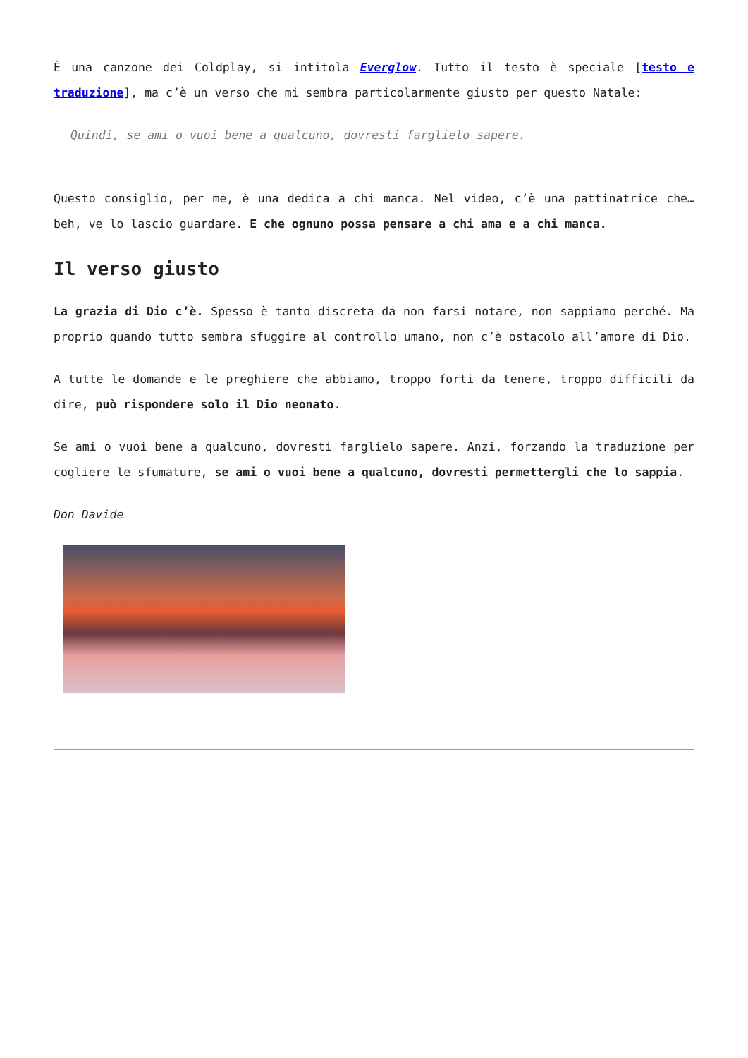È una canzone dei Coldplay, si intitola Everglow. Tutto il testo è speciale [testo e traduzione], ma c’è un verso che mi sembra particolarmente giusto per questo Natale:
Quindi, se ami o vuoi bene a qualcuno, dovresti farglielo sapere.
Questo consiglio, per me, è una dedica a chi manca. Nel video, c’è una pattinatrice che… beh, ve lo lascio guardare. E che ognuno possa pensare a chi ama e a chi manca.
Il verso giusto
La grazia di Dio c’è. Spesso è tanto discreta da non farsi notare, non sappiamo perché. Ma proprio quando tutto sembra sfuggire al controllo umano, non c’è ostacolo all’amore di Dio.
A tutte le domande e le preghiere che abbiamo, troppo forti da tenere, troppo difficili da dire, può rispondere solo il Dio neonato.
Se ami o vuoi bene a qualcuno, dovresti farglielo sapere. Anzi, forzando la traduzione per cogliere le sfumature, se ami o vuoi bene a qualcuno, dovresti permettergli che lo sappia.
Don Davide